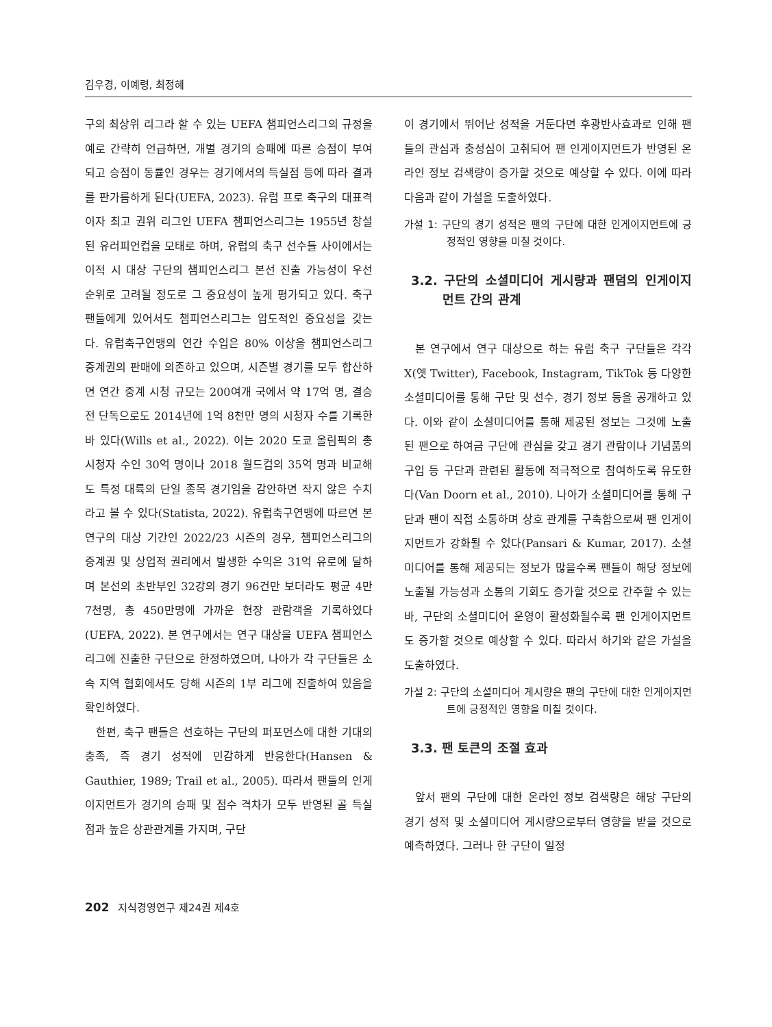김우경, 이예령, 최정혜
구의 최상위 리그라 할 수 있는 UEFA 챔피언스리그의 규정을 예로 간략히 언급하면, 개별 경기의 승패에 따른 승점이 부여되고 승점이 동률인 경우는 경기에서의 득실점 등에 따라 결과를 판가름하게 된다(UEFA, 2023). 유럽 프로 축구의 대표격이자 최고 권위 리그인 UEFA 챔피언스리그는 1955년 창설된 유러피언컵을 모태로 하며, 유럽의 축구 선수들 사이에서는 이적 시 대상 구단의 챔피언스리그 본선 진출 가능성이 우선 순위로 고려될 정도로 그 중요성이 높게 평가되고 있다. 축구 팬들에게 있어서도 챔피언스리그는 압도적인 중요성을 갖는다. 유럽축구연맹의 연간 수입은 80% 이상을 챔피언스리그 중계권의 판매에 의존하고 있으며, 시즌별 경기를 모두 합산하면 연간 중계 시청 규모는 200여개 국에서 약 17억 명, 결승전 단독으로도 2014년에 1억 8천만 명의 시청자 수를 기록한 바 있다(Wills et al., 2022). 이는 2020 도쿄 올림픽의 총 시청자 수인 30억 명이나 2018 월드컵의 35억 명과 비교해도 특정 대륙의 단일 종목 경기임을 감안하면 작지 않은 수치라고 볼 수 있다(Statista, 2022). 유럽축구연맹에 따르면 본 연구의 대상 기간인 2022/23 시즌의 경우, 챔피언스리그의 중계권 및 상업적 권리에서 발생한 수익은 31억 유로에 달하며 본선의 초반부인 32강의 경기 96건만 보더라도 평균 4만 7천명, 총 450만명에 가까운 현장 관람객을 기록하였다(UEFA, 2022). 본 연구에서는 연구 대상을 UEFA 챔피언스리그에 진출한 구단으로 한정하였으며, 나아가 각 구단들은 소속 지역 협회에서도 당해 시즌의 1부 리그에 진출하여 있음을 확인하였다.
한편, 축구 팬들은 선호하는 구단의 퍼포먼스에 대한 기대의 충족, 즉 경기 성적에 민감하게 반응한다(Hansen & Gauthier, 1989; Trail et al., 2005). 따라서 팬들의 인게이지먼트가 경기의 승패 및 점수 격차가 모두 반영된 골 득실점과 높은 상관관계를 가지며, 구단
이 경기에서 뛰어난 성적을 거둔다면 후광반사효과로 인해 팬들의 관심과 충성심이 고취되어 팬 인게이지먼트가 반영된 온라인 정보 검색량이 증가할 것으로 예상할 수 있다. 이에 따라 다음과 같이 가설을 도출하였다.
가설 1: 구단의 경기 성적은 팬의 구단에 대한 인게이지먼트에 긍정적인 영향을 미칠 것이다.
3.2. 구단의 소셜미디어 게시량과 팬덤의 인게이지먼트 간의 관계
본 연구에서 연구 대상으로 하는 유럽 축구 구단들은 각각 X(옛 Twitter), Facebook, Instagram, TikTok 등 다양한 소셜미디어를 통해 구단 및 선수, 경기 정보 등을 공개하고 있다. 이와 같이 소셜미디어를 통해 제공된 정보는 그것에 노출된 팬으로 하여금 구단에 관심을 갖고 경기 관람이나 기념품의 구입 등 구단과 관련된 활동에 적극적으로 참여하도록 유도한다(Van Doorn et al., 2010). 나아가 소셜미디어를 통해 구단과 팬이 직접 소통하며 상호 관계를 구축함으로써 팬 인게이지먼트가 강화될 수 있다(Pansari & Kumar, 2017). 소셜미디어를 통해 제공되는 정보가 많을수록 팬들이 해당 정보에 노출될 가능성과 소통의 기회도 증가할 것으로 간주할 수 있는 바, 구단의 소셜미디어 운영이 활성화될수록 팬 인게이지먼트도 증가할 것으로 예상할 수 있다. 따라서 하기와 같은 가설을 도출하였다.
가설 2: 구단의 소셜미디어 게시량은 팬의 구단에 대한 인게이지먼트에 긍정적인 영향을 미칠 것이다.
3.3. 팬 토큰의 조절 효과
앞서 팬의 구단에 대한 온라인 정보 검색량은 해당 구단의 경기 성적 및 소셜미디어 게시량으로부터 영향을 받을 것으로 예측하였다. 그러나 한 구단이 일정
202 지식경영연구 제24권 제4호